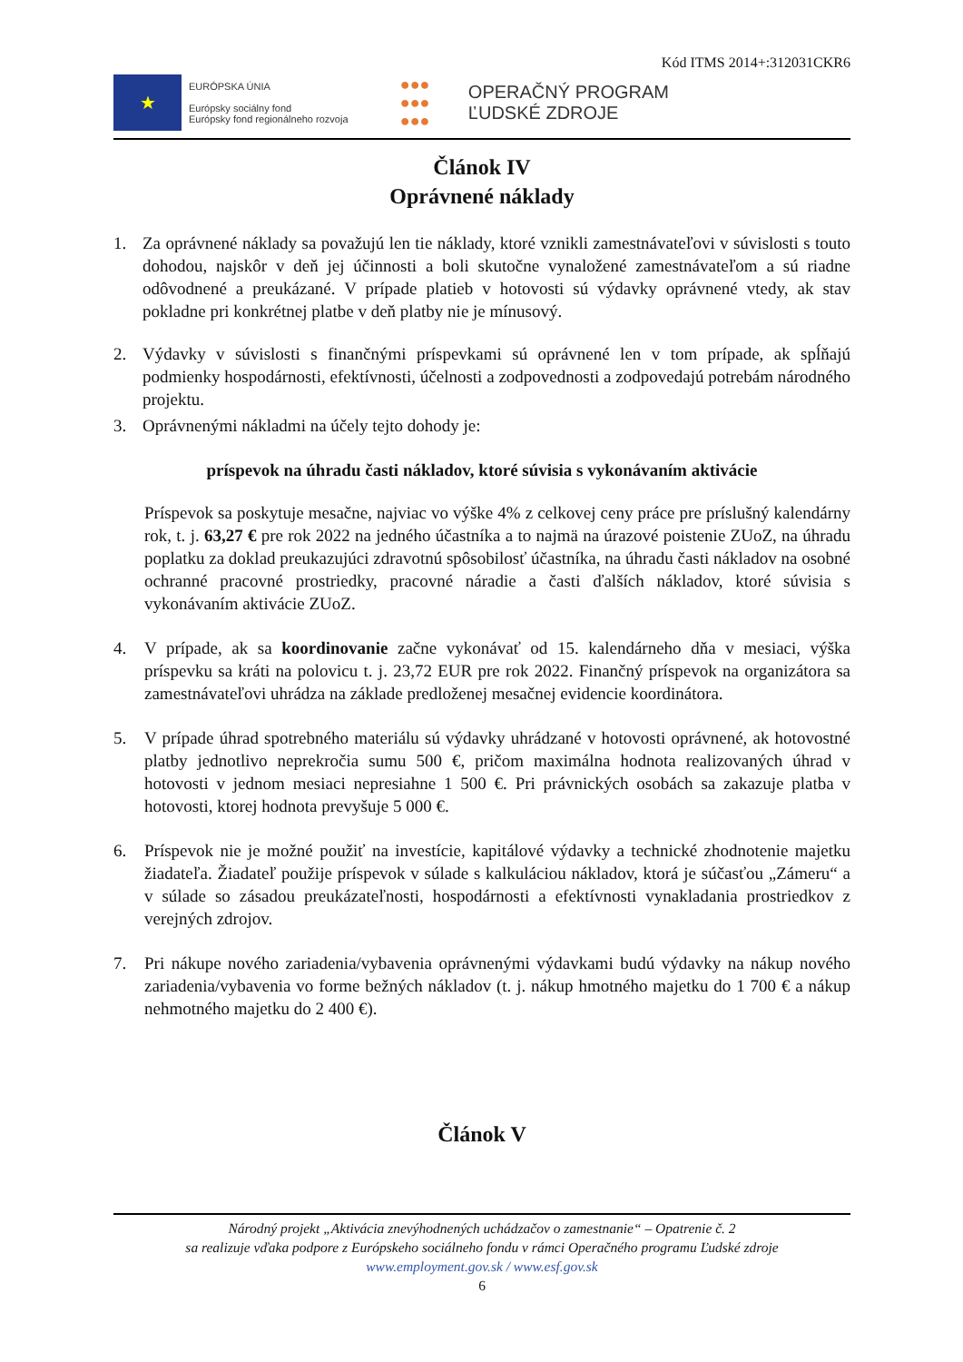Kód ITMS 2014+:312031CKR6
★
EURÓPSKA ÚNIA
Európsky sociálny fond
Európsky fond regionálneho rozvoja
●●●
●●●
●●●
OPERAČNÝ PROGRAM
ĽUDSKÉ ZDROJE
Článok IV
Oprávnené náklady
1. Za oprávnené náklady sa považujú len tie náklady, ktoré vznikli zamestnávateľovi v súvislosti s touto dohodou, najskôr v deň jej účinnosti a boli skutočne vynaložené zamestnávateľom a sú riadne odôvodnené a preukázané. V prípade platieb v hotovosti sú výdavky oprávnené vtedy, ak stav pokladne pri konkrétnej platbe v deň platby nie je mínusový.
2. Výdavky v súvislosti s finančnými príspevkami sú oprávnené len v tom prípade, ak spĺňajú podmienky hospodárnosti, efektívnosti, účelnosti a zodpovednosti a zodpovedajú potrebám národného projektu.
3. Oprávnenými nákladmi na účely tejto dohody je:
príspevok na úhradu časti nákladov, ktoré súvisia s vykonávaním aktivácie
Príspevok sa poskytuje mesačne, najviac vo výške 4% z celkovej ceny práce pre príslušný kalendárny rok, t. j. 63,27 € pre rok 2022 na jedného účastníka a to najmä na úrazové poistenie ZUoZ, na úhradu poplatku za doklad preukazujúci zdravotnú spôsobilosť účastníka, na úhradu časti nákladov na osobné ochranné pracovné prostriedky, pracovné náradie a časti ďalších nákladov, ktoré súvisia s vykonávaním aktivácie ZUoZ.
4. V prípade, ak sa koordinovanie začne vykonávať od 15. kalendárneho dňa v mesiaci, výška príspevku sa kráti na polovicu t. j. 23,72 EUR pre rok 2022. Finančný príspevok na organizátora sa zamestnávateľovi uhrádza na základe predloženej mesačnej evidencie koordinátora.
5. V prípade úhrad spotrebného materiálu sú výdavky uhrádzané v hotovosti oprávnené, ak hotovostné platby jednotlivo neprekročia sumu 500 €, pričom maximálna hodnota realizovaných úhrad v hotovosti v jednom mesiaci nepresiahne 1 500 €. Pri právnických osobách sa zakazuje platba v hotovosti, ktorej hodnota prevyšuje 5 000 €.
6. Príspevok nie je možné použiť na investície, kapitálové výdavky a technické zhodnotenie majetku žiadateľa. Žiadateľ použije príspevok v súlade s kalkuláciou nákladov, ktorá je súčasťou „Zámeru“ a v súlade so zásadou preukázateľnosti, hospodárnosti a efektívnosti vynakladania prostriedkov z verejných zdrojov.
7. Pri nákupe nového zariadenia/vybavenia oprávnenými výdavkami budú výdavky na nákup nového zariadenia/vybavenia vo forme bežných nákladov (t. j. nákup hmotného majetku do 1 700 € a nákup nehmotného majetku do 2 400 €).
Článok V
Národný projekt „Aktivácia znevýhodnených uchádzačov o zamestnanie“ – Opatrenie č. 2
sa realizuje vďaka podpore z Európskeho sociálneho fondu v rámci Operačného programu Ľudské zdroje
www.employment.gov.sk / www.esf.gov.sk
6